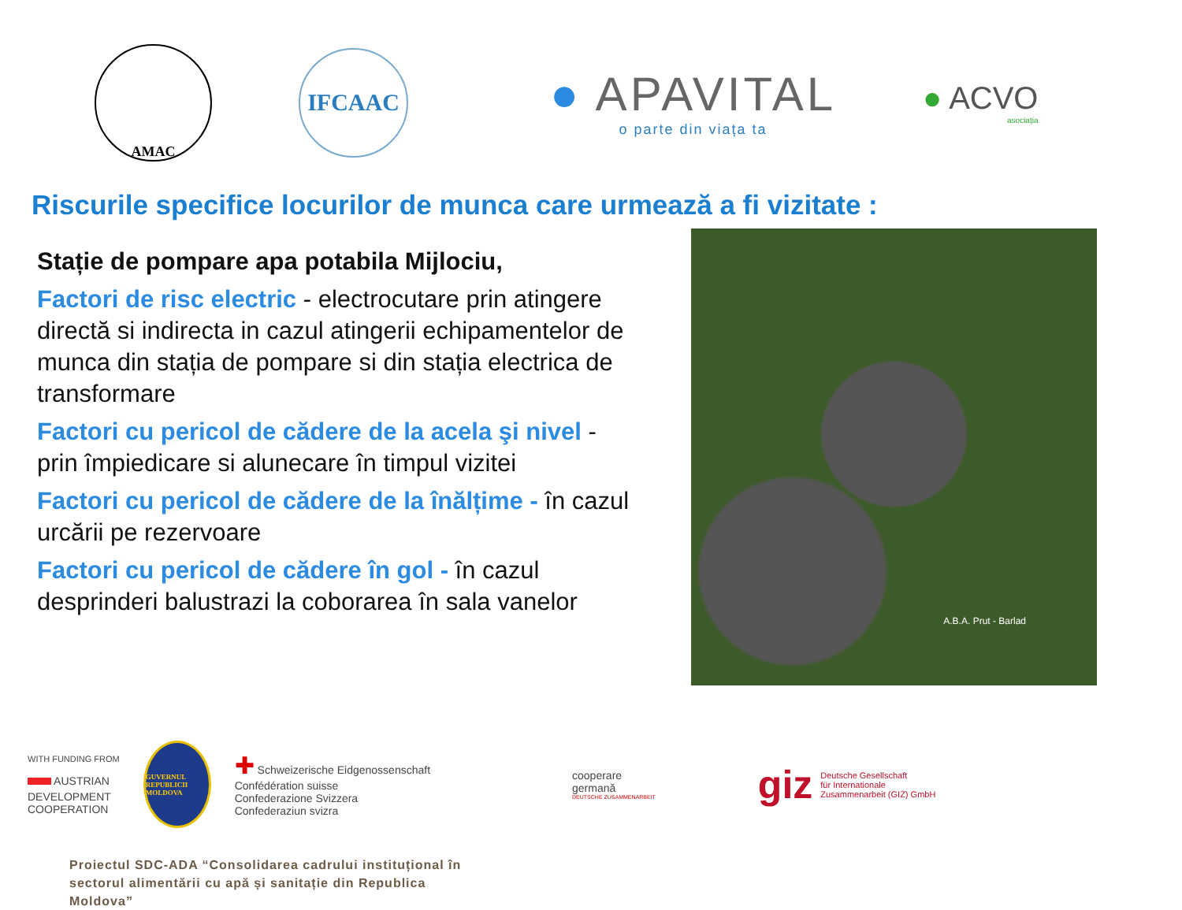AMAC
IFCAAC
● APAVITAL
o parte din viața ta
● ACVO
asociația
Riscurile specifice locurilor de munca care urmează a fi vizitate :
Stație de pompare apa potabila Mijlociu,
Factori de risc electric - electrocutare prin atingere directă si indirecta in cazul atingerii echipamentelor de munca din stația de pompare si din stația electrica de transformare
Factori cu pericol de cădere de la acela şi nivel - prin împiedicare si alunecare în timpul vizitei
Factori cu pericol de cădere de la înălțime - în cazul urcării pe rezervoare
Factori cu pericol de cădere în gol - în cazul desprinderi balustrazi la coborarea în sala vanelor
A.B.A. Prut - Barlad
WITH FUNDING FROM
▬ AUSTRIAN
DEVELOPMENT
COOPERATION
GUVERNUL REPUBLICII MOLDOVA
✚ Schweizerische Eidgenossenschaft
Confédération suisse
Confederazione Svizzera
Confederaziun svizra
cooperare
germană
DEUTSCHE ZUSAMMENARBEIT
giz Deutsche Gesellschaft
für Internationale
Zusammenarbeit (GIZ) GmbH
Proiectul SDC-ADA “Consolidarea cadrului instituțional în
sectorul alimentării cu apă și sanitație din Republica
Moldova”